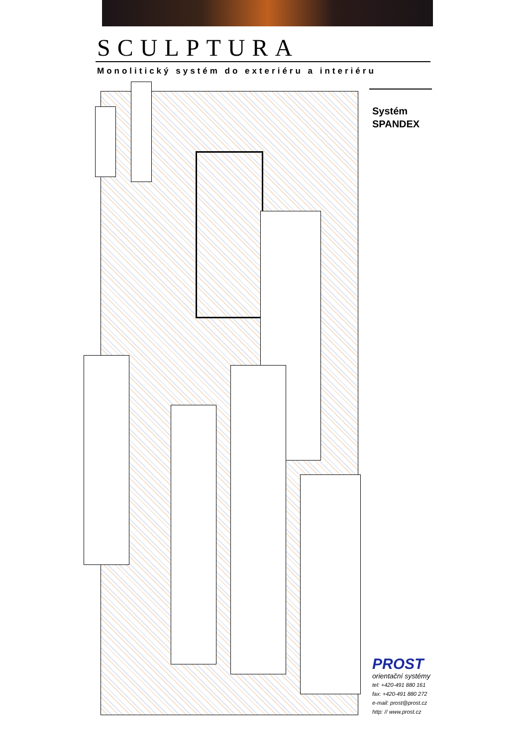SCULPTURA
Monolitický systém do exteriéru a interiéru
Systém
SPANDEX
PROST
orientační systémy
tel: +420-491 880 161
fax: +420-491 880 272
e-mail: prost@prost.cz
http: // www.prost.cz